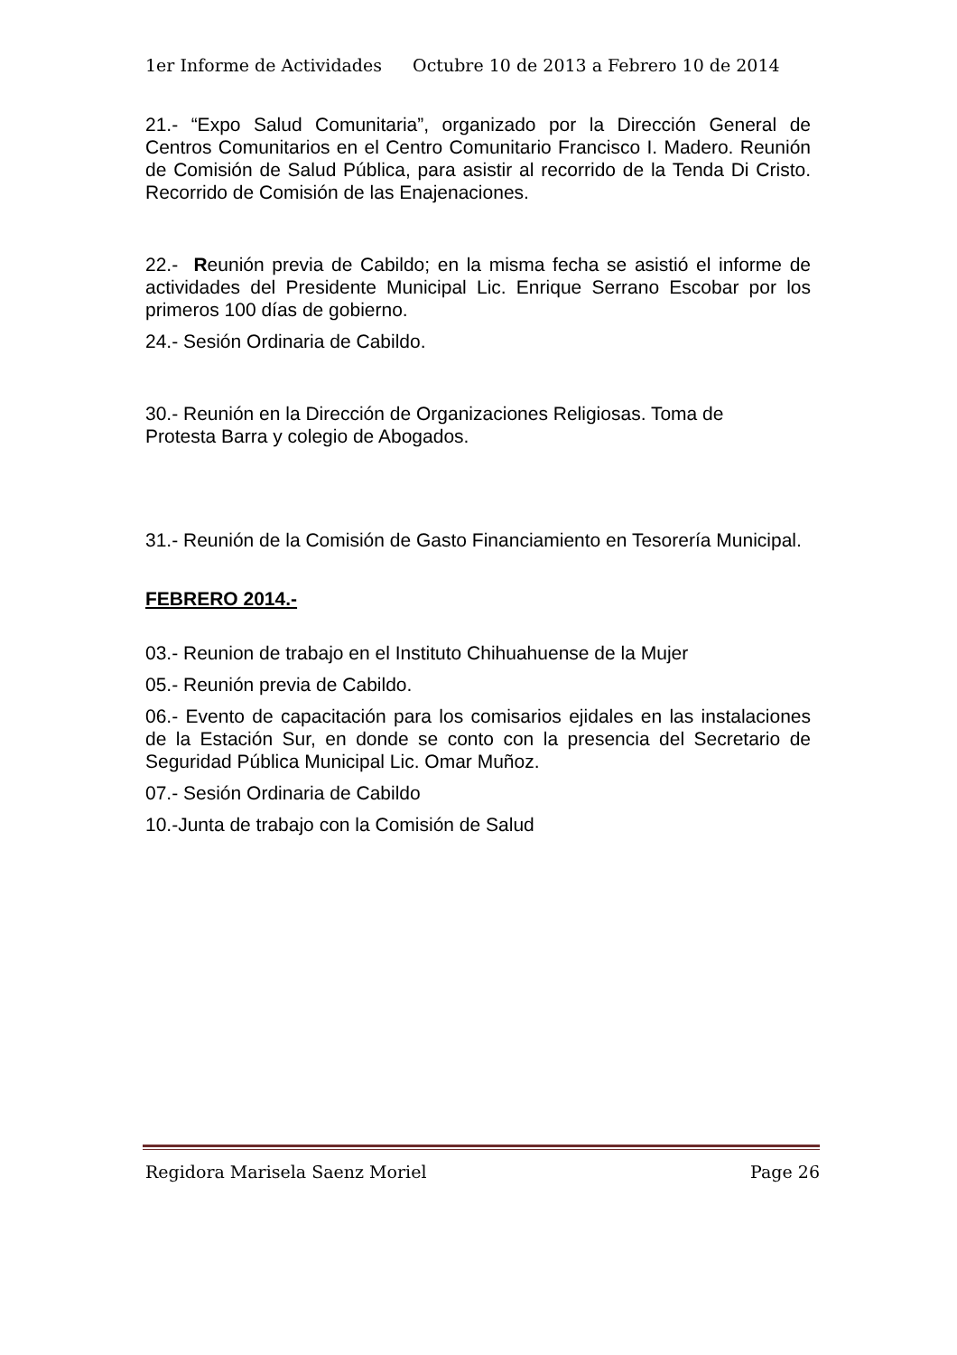1er Informe de Actividades Octubre 10 de 2013 a Febrero 10 de 2014
21.- “Expo Salud Comunitaria”, organizado por la Dirección General de Centros Comunitarios en el Centro Comunitario Francisco I. Madero. Reunión de Comisión de Salud Pública, para asistir al recorrido de la Tenda Di Cristo. Recorrido de Comisión de las Enajenaciones.
22.- Reunión previa de Cabildo; en la misma fecha se asistió el informe de actividades del Presidente Municipal Lic. Enrique Serrano Escobar por los primeros 100 días de gobierno.
24.- Sesión Ordinaria de Cabildo.
30.- Reunión en la Dirección de Organizaciones Religiosas. Toma de
Protesta Barra y colegio de Abogados.
31.- Reunión de la Comisión de Gasto Financiamiento en Tesorería Municipal.
FEBRERO 2014.-
03.- Reunion de trabajo en el Instituto Chihuahuense de la Mujer
05.- Reunión previa de Cabildo.
06.- Evento de capacitación para los comisarios ejidales en las instalaciones de la Estación Sur, en donde se conto con la presencia del Secretario de Seguridad Pública Municipal Lic. Omar Muñoz.
07.- Sesión Ordinaria de Cabildo
10.-Junta de trabajo con la Comisión de Salud
Regidora Marisela Saenz Moriel Page 26